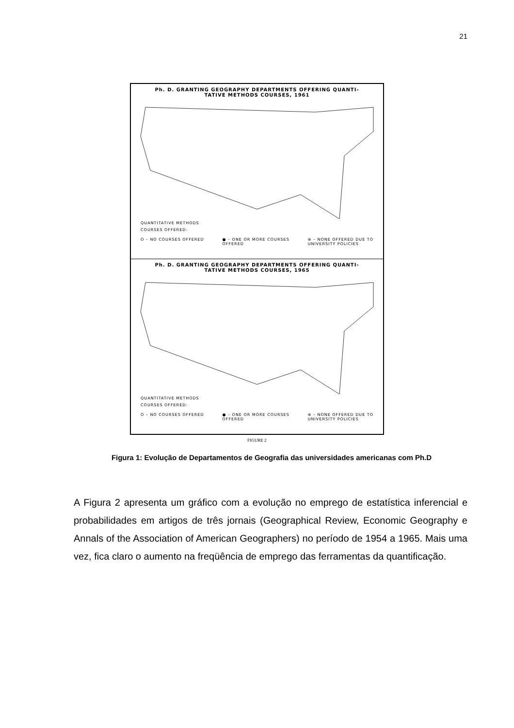21
Ph. D. GRANTING GEOGRAPHY DEPARTMENTS OFFERING QUANTI-
TATIVE METHODS COURSES, 1961
QUANTITATIVE METHODS
COURSES OFFERED:
O – NO COURSES OFFERED ● – ONE OR MORE COURSES
OFFERED ⊕ – NONE OFFERED DUE TO
UNIVERSITY POLICIES
Ph. D. GRANTING GEOGRAPHY DEPARTMENTS OFFERING QUANTI-
TATIVE METHODS COURSES, 1965
QUANTITATIVE METHODS
COURSES OFFERED:
O – NO COURSES OFFERED ● – ONE OR MORE COURSES
OFFERED ⊕ – NONE OFFERED DUE TO
UNIVERSITY POLICIES
FIGURE 2
Figura 1: Evolução de Departamentos de Geografia das universidades americanas com Ph.D
A Figura 2 apresenta um gráfico com a evolução no emprego de estatística inferencial e probabilidades em artigos de três jornais (Geographical Review, Economic Geography e Annals of the Association of American Geographers) no período de 1954 a 1965. Mais uma vez, fica claro o aumento na freqüência de emprego das ferramentas da quantificação.